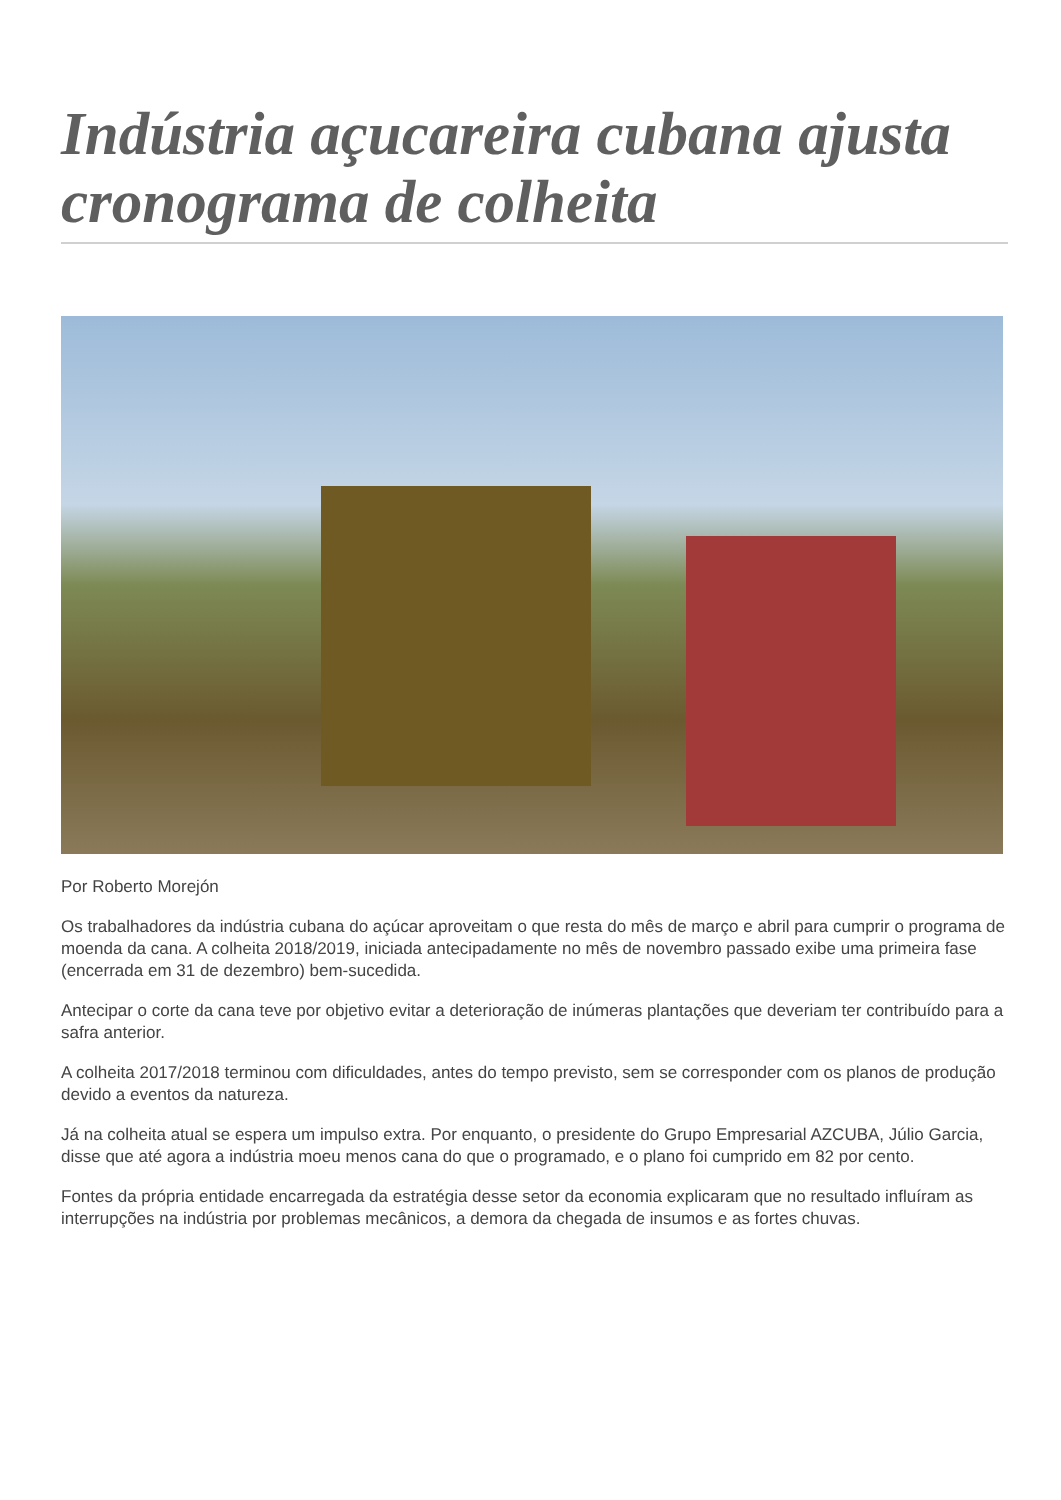Indústria açucareira cubana ajusta cronograma de colheita
Por Roberto Morejón
Os trabalhadores da indústria cubana do açúcar aproveitam o que resta do mês de março e abril para cumprir o programa de moenda da cana. A colheita 2018/2019, iniciada antecipadamente no mês de novembro passado exibe uma primeira fase (encerrada em 31 de dezembro) bem-sucedida.
Antecipar o corte da cana teve por objetivo evitar a deterioração de inúmeras plantações que deveriam ter contribuído para a safra anterior.
A colheita 2017/2018 terminou com dificuldades, antes do tempo previsto, sem se corresponder com os planos de produção devido a eventos da natureza.
Já na colheita atual se espera um impulso extra. Por enquanto, o presidente do Grupo Empresarial AZCUBA, Júlio Garcia, disse que até agora a indústria moeu menos cana do que o programado, e o plano foi cumprido em 82 por cento.
Fontes da própria entidade encarregada da estratégia desse setor da economia explicaram que no resultado influíram as interrupções na indústria por problemas mecânicos, a demora da chegada de insumos e as fortes chuvas.